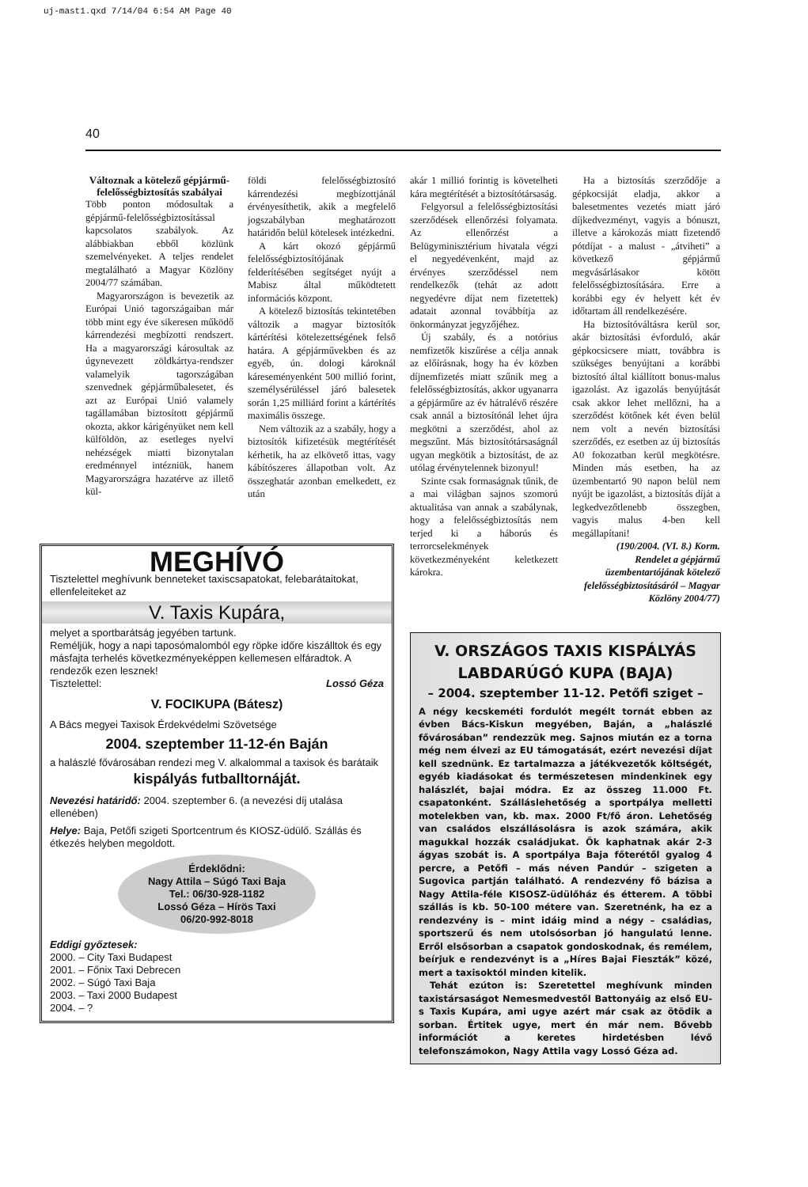uj-mast1.qxd 7/14/04 6:54 AM Page 40
40
Változnak a kötelező gép­jármű-felelősségbiztosítás szabályai
Több ponton módosultak a gépjármű-felelősségbiztosítással kapcsolatos szabályok. Az alábbiakban ebből közlünk szemelvényeket. A teljes rendelet megtalálható a Magyar Közlöny 2004/77 számában.
Magyarországon is bevezetik az Európai Unió tagországaiban már több mint egy éve sikeresen működő kárrendezési megbízotti rendszert. Ha a magyarországi károsultak az úgynevezett zöldkártya-rendszer valamelyik tagországában szenvednek gépjárműbalesetet, és azt az Európai Unió valamely tagállamában biztosított gépjármű okozta, akkor kárigényüket nem kell külföldön, az esetleges nyelvi nehézségek miatti bizonytalan eredménnyel intézniük, hanem Magyarországra hazatérve az illető kül-
földi felelősségbiztosító kárrendezési megbízottjánál érvényesíthetik, akik a megfelelő jogszabályban meghatározott határidőn belül kötelesek intézkedni.
A kárt okozó gépjármű felelősségbiztosítójának felderítésében segítséget nyújt a Mabisz által működtetett információs központ.
A kötelező biztosítás tekintetében változik a magyar biztosítók kártérítési kötelezettségének felső határa. A gépjárművekben és az egyéb, ún. dologi károknál káreseményenként 500 millió forint, személysérüléssel járó balesetek során 1,25 milliárd forint a kártérítés maximális összege.
Nem változik az a szabály, hogy a biztosítók kifizetésük megtérítését kérhetik, ha az elkövető ittas, vagy kábítószeres állapotban volt. Az összeghatár azonban emelkedett, ez után
akár 1 millió forintig is követelheti kára megtérítését a biztosítótársaság.
Felgyorsul a felelősségbiztosítási szerződések ellenőrzési folyamata. Az ellenőrzést a Belügyminisztérium hivatala végzi el negyedévenként, majd az érvényes szerződéssel nem rendelkezők (tehát az adott negyedévre díjat nem fizetettek) adatait azonnal továbbítja az önkormányzat jegyzőjéhez.
Új szabály, és a notórius nemfizetők kiszűrése a célja annak az előírásnak, hogy ha év közben díjnemfizetés miatt szűnik meg a felelősségbiztosítás, akkor ugyanarra a gépjárműre az év hátralévő részére csak annál a biztosítónál lehet újra megkötni a szerződést, ahol az megszűnt. Más biztosítótársaságnál ugyan megkötik a biztosítást, de az utólag érvénytelennek bizonyul!
Szinte csak formaságnak tűnik, de a mai világban sajnos szomorú aktualitása van annak a szabálynak, hogy a felelősségbiztosítás nem terjed ki a háborús és terrorcselekmények következményeként keletkezett károkra.
Ha a biztosítás szerződője a gépkocsiját eladja, akkor a balesetmentes vezetés miatt járó díjkedvezményt, vagyis a bónuszt, illetve a károkozás miatt fizetendő pótdíjat - a malust - „átviheti” a következő gépjármű megvásárlásakor kötött felelősségbiztosítására. Erre a korábbi egy év helyett két év időtartam áll rendelkezésére.
Ha biztosítóváltásra kerül sor, akár biztosítási évforduló, akár gépkocsicsere miatt, továbbra is szükséges benyújtani a korábbi biztosító által kiállított bonus-malus igazolást. Az igazolás benyújtását csak akkor lehet mellőzni, ha a szerződést kötőnek két éven belül nem volt a nevén biztosítási szerződés, ez esetben az új biztosítás A0 fokozatban kerül megkötésre. Minden más esetben, ha az üzembentartó 90 napon belül nem nyújt be igazolást, a biztosítás díját a legkedvezőtlenebb összegben, vagyis malus 4-ben kell megállapítani!
(190/2004. (VI. 8.) Korm. Rendelet a gépjármű üzembentartójának kötelező felelősségbiztosításáról – Magyar Közlöny 2004/77)
MEGHÍVÓ
Tisztelettel meghívunk benneteket taxiscsapatokat, felebarátaitokat, ellenfeleiteket az
V. Taxis Kupára,
melyet a sportbarátság jegyében tartunk.
Reméljük, hogy a napi taposómalomból egy röpke időre kiszálltok és egy másfajta terhelés következményeképpen kellemesen elfáradtok. A rendezők ezen lesznek!
Tisztelettel: Lossó Géza
V. FOCIKUPA (Bátesz)
A Bács megyei Taxisok Érdekvédelmi Szövetsége
2004. szeptember 11-12-én Baján
a halászlé fővárosában rendezi meg V. alkalommal a taxisok és barátaik
kispályás futballtornáját.
Nevezési határidő: 2004. szeptember 6. (a nevezési díj utalása ellenében)
Helye: Baja, Petőfi szigeti Sportcentrum és KIOSZ-üdülő. Szállás és étkezés helyben megoldott.
Érdeklődni:
Nagy Attila – Súgó Taxi Baja
Tel.: 06/30-928-1182
Lossó Géza – Hírös Taxi
06/20-992-8018
Eddigi győztesek:
2000. – City Taxi Budapest
2001. – Főnix Taxi Debrecen
2002. – Súgó Taxi Baja
2003. – Taxi 2000 Budapest
2004. – ?
V. ORSZÁGOS TAXIS KISPÁLYÁS LABDARÚGÓ KUPA (BAJA)
– 2004. szeptember 11-12. Petőfi sziget –
A négy kecskeméti fordulót megélt tornát ebben az évben Bács-Kiskun megyében, Baján, a „halászlé fővárosában” rendezzük meg. Sajnos miután ez a torna még nem élvezi az EU támogatását, ezért nevezési díjat kell szednünk. Ez tartalmazza a játékvezetők költségét, egyéb kiadásokat és természetesen mindenkinek egy halászlét, bajai módra. Ez az összeg 11.000 Ft. csapatonként. Szálláslehetőség a sportpálya melletti motelekben van, kb. max. 2000 Ft/fő áron. Lehetőség van családos elszállásolásra is azok számára, akik magukkal hozzák családjukat. Ők kaphatnak akár 2-3 ágyas szobát is. A sportpálya Baja főterétől gyalog 4 percre, a Petőfi – más néven Pandúr – szigeten a Sugovica partján található. A rendezvény fő bázisa a Nagy Attila-féle KISOSZ-üdülőház és étterem. A többi szállás is kb. 50-100 métere van. Szeretnénk, ha ez a rendezvény is – mint idáig mind a négy – családias, sportszerű és nem utolsósorban jó hangulatú lenne. Erről elsősorban a csapatok gondoskodnak, és remélem, beírjuk e rendezvényt is a „Híres Bajai Fieszták” közé, mert a taxisoktól minden kitelik.
Tehát ezúton is: Szeretettel meghívunk minden taxistársaságot Nemesmedvestől Battonyáig az első EU-s Taxis Kupára, ami ugye azért már csak az ötödik a sorban. Értitek ugye, mert én már nem. Bővebb információt a keretes hirdetésben lévő telefonszámokon, Nagy Attila vagy Lossó Géza ad.